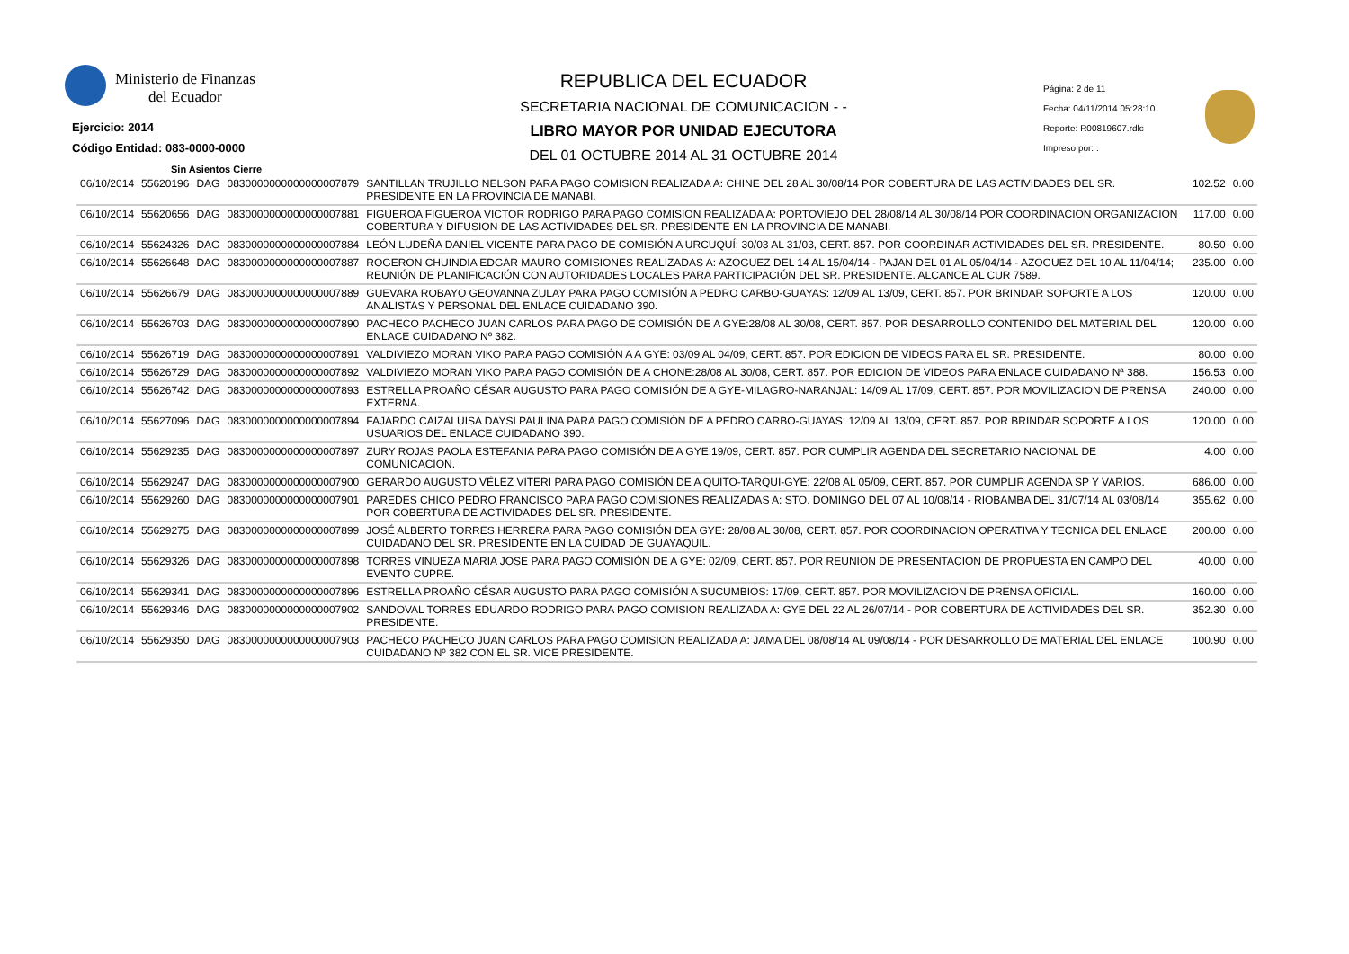Ministerio de Finanzas
del Ecuador
Ejercicio: 2014
Código Entidad: 083-0000-0000
Sin Asientos Cierre
REPUBLICA DEL ECUADOR
SECRETARIA NACIONAL DE COMUNICACION - -
LIBRO MAYOR POR UNIDAD EJECUTORA
DEL 01 OCTUBRE 2014 AL 31 OCTUBRE 2014
Página: 2 de 11
Fecha: 04/11/2014 05:28:10
Reporte: R00819607.rdlc
Impreso por: .
| 06/10/2014 | 55620196 | DAG | 0830000000000000007879 | SANTILLAN TRUJILLO NELSON PARA PAGO COMISION REALIZADA A: CHINE DEL 28 AL 30/08/14 POR COBERTURA DE LAS ACTIVIDADES DEL SR. PRESIDENTE EN LA PROVINCIA DE MANABI. | 102.52 | 0.00 |
| 06/10/2014 | 55620656 | DAG | 0830000000000000007881 | FIGUEROA FIGUEROA VICTOR RODRIGO PARA PAGO COMISION REALIZADA A: PORTOVIEJO DEL 28/08/14 AL 30/08/14 POR COORDINACION ORGANIZACION COBERTURA Y DIFUSION DE LAS ACTIVIDADES DEL SR. PRESIDENTE EN LA PROVINCIA DE MANABI. | 117.00 | 0.00 |
| 06/10/2014 | 55624326 | DAG | 0830000000000000007884 | LEÓN LUDEÑA DANIEL VICENTE PARA PAGO DE COMISIÓN A URCUQUÍ: 30/03 AL 31/03, CERT. 857. POR COORDINAR ACTIVIDADES DEL SR. PRESIDENTE. | 80.50 | 0.00 |
| 06/10/2014 | 55626648 | DAG | 0830000000000000007887 | ROGERON CHUINDIA EDGAR MAURO COMISIONES REALIZADAS A: AZOGUEZ DEL 14 AL 15/04/14 - PAJAN DEL 01 AL 05/04/14 - AZOGUEZ DEL 10 AL 11/04/14; REUNIÓN DE PLANIFICACIÓN CON AUTORIDADES LOCALES PARA PARTICIPACIÓN DEL SR. PRESIDENTE. ALCANCE AL CUR 7589. | 235.00 | 0.00 |
| 06/10/2014 | 55626679 | DAG | 0830000000000000007889 | GUEVARA ROBAYO GEOVANNA ZULAY PARA PAGO COMISIÓN A PEDRO CARBO-GUAYAS: 12/09 AL 13/09, CERT. 857. POR BRINDAR SOPORTE A LOS ANALISTAS Y PERSONAL DEL ENLACE CUIDADANO 390. | 120.00 | 0.00 |
| 06/10/2014 | 55626703 | DAG | 0830000000000000007890 | PACHECO PACHECO JUAN CARLOS PARA PAGO DE COMISIÓN DE A GYE:28/08 AL 30/08, CERT. 857. POR DESARROLLO CONTENIDO DEL MATERIAL DEL ENLACE CUIDADANO Nº 382. | 120.00 | 0.00 |
| 06/10/2014 | 55626719 | DAG | 0830000000000000007891 | VALDIVIEZO MORAN VIKO PARA PAGO COMISIÓN A A GYE: 03/09 AL 04/09, CERT. 857. POR EDICION DE VIDEOS PARA EL SR. PRESIDENTE. | 80.00 | 0.00 |
| 06/10/2014 | 55626729 | DAG | 0830000000000000007892 | VALDIVIEZO MORAN VIKO PARA PAGO COMISIÓN DE A CHONE:28/08 AL 30/08, CERT. 857. POR EDICION DE VIDEOS PARA ENLACE CUIDADANO Nª 388. | 156.53 | 0.00 |
| 06/10/2014 | 55626742 | DAG | 0830000000000000007893 | ESTRELLA PROAÑO CÉSAR AUGUSTO PARA PAGO COMISIÓN DE A GYE-MILAGRO-NARANJAL: 14/09 AL 17/09, CERT. 857. POR MOVILIZACION DE PRENSA EXTERNA. | 240.00 | 0.00 |
| 06/10/2014 | 55627096 | DAG | 0830000000000000007894 | FAJARDO CAIZALUISA DAYSI PAULINA PARA PAGO COMISIÓN DE A PEDRO CARBO-GUAYAS: 12/09 AL 13/09, CERT. 857. POR BRINDAR SOPORTE A LOS USUARIOS DEL ENLACE CUIDADANO 390. | 120.00 | 0.00 |
| 06/10/2014 | 55629235 | DAG | 0830000000000000007897 | ZURY ROJAS PAOLA ESTEFANIA PARA PAGO COMISIÓN DE A GYE:19/09, CERT. 857. POR CUMPLIR AGENDA DEL SECRETARIO NACIONAL DE COMUNICACION. | 4.00 | 0.00 |
| 06/10/2014 | 55629247 | DAG | 0830000000000000007900 | GERARDO AUGUSTO VÉLEZ VITERI PARA PAGO COMISIÓN DE A QUITO-TARQUI-GYE: 22/08 AL 05/09, CERT. 857. POR CUMPLIR AGENDA SP Y VARIOS. | 686.00 | 0.00 |
| 06/10/2014 | 55629260 | DAG | 0830000000000000007901 | PAREDES CHICO PEDRO FRANCISCO PARA PAGO COMISIONES REALIZADAS A: STO. DOMINGO DEL 07 AL 10/08/14 - RIOBAMBA DEL 31/07/14 AL 03/08/14 POR COBERTURA DE ACTIVIDADES DEL SR. PRESIDENTE. | 355.62 | 0.00 |
| 06/10/2014 | 55629275 | DAG | 0830000000000000007899 | JOSÉ ALBERTO TORRES HERRERA PARA PAGO COMISIÓN DEA GYE: 28/08 AL 30/08, CERT. 857. POR COORDINACION OPERATIVA Y TECNICA DEL ENLACE CUIDADANO DEL SR. PRESIDENTE EN LA CUIDAD DE GUAYAQUIL. | 200.00 | 0.00 |
| 06/10/2014 | 55629326 | DAG | 0830000000000000007898 | TORRES VINUEZA MARIA JOSE PARA PAGO COMISIÓN DE A GYE: 02/09, CERT. 857. POR REUNION DE PRESENTACION DE PROPUESTA EN CAMPO DEL EVENTO CUPRE. | 40.00 | 0.00 |
| 06/10/2014 | 55629341 | DAG | 0830000000000000007896 | ESTRELLA PROAÑO CÉSAR AUGUSTO PARA PAGO COMISIÓN A SUCUMBIOS: 17/09, CERT. 857. POR MOVILIZACION DE PRENSA OFICIAL. | 160.00 | 0.00 |
| 06/10/2014 | 55629346 | DAG | 0830000000000000007902 | SANDOVAL TORRES EDUARDO RODRIGO PARA PAGO COMISION REALIZADA A: GYE DEL 22 AL 26/07/14 - POR COBERTURA DE ACTIVIDADES DEL SR. PRESIDENTE. | 352.30 | 0.00 |
| 06/10/2014 | 55629350 | DAG | 0830000000000000007903 | PACHECO PACHECO JUAN CARLOS PARA PAGO COMISION REALIZADA A: JAMA DEL 08/08/14 AL 09/08/14 - POR DESARROLLO DE MATERIAL DEL ENLACE CUIDADANO Nº 382 CON EL SR. VICE PRESIDENTE. | 100.90 | 0.00 |